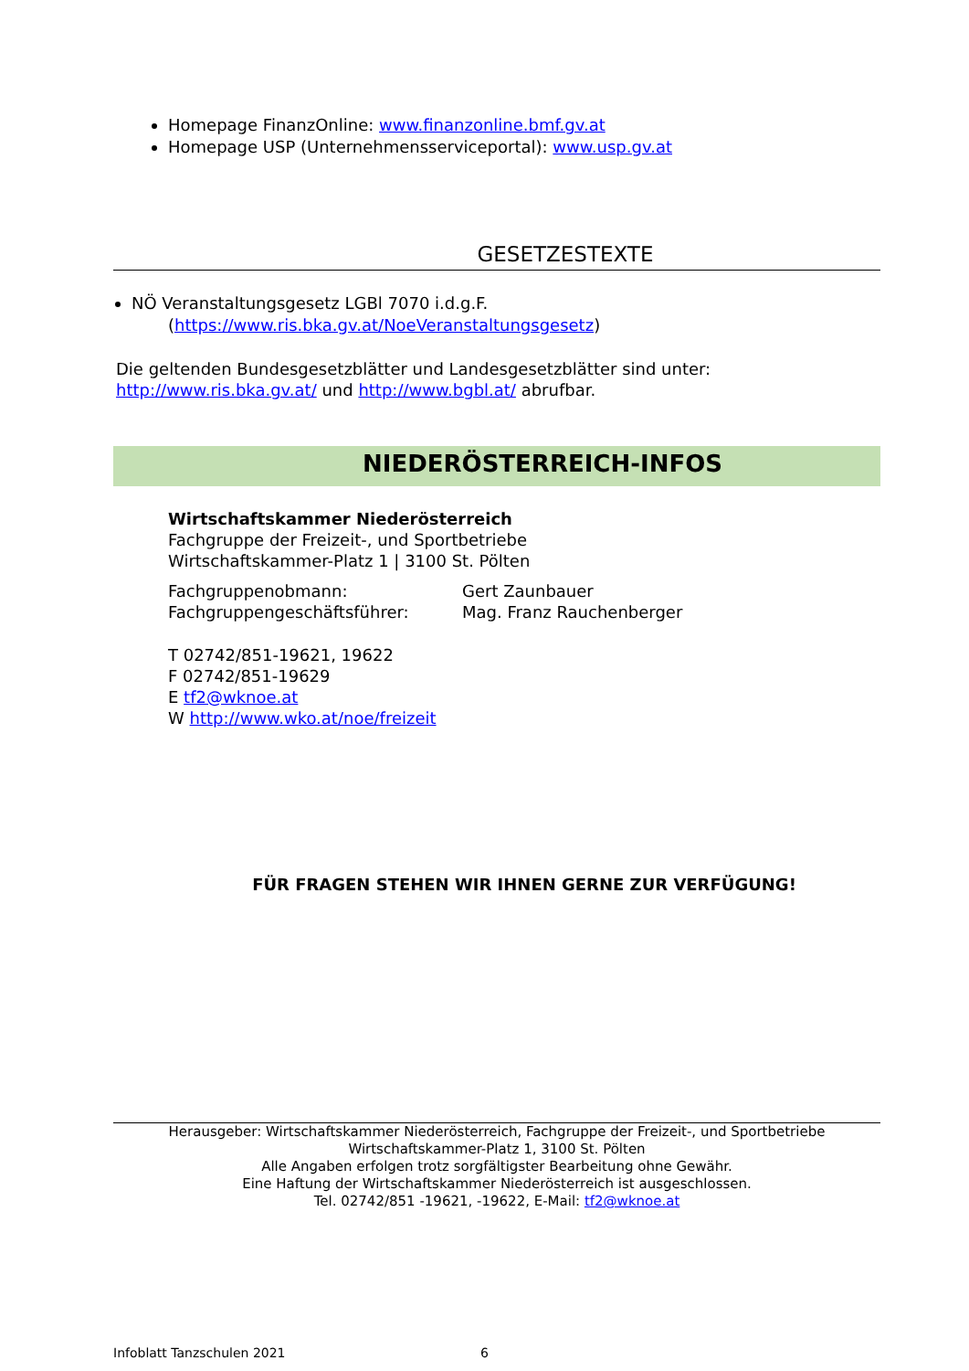Homepage FinanzOnline: www.finanzonline.bmf.gv.at
Homepage USP (Unternehmensserviceportal): www.usp.gv.at
GESETZESTEXTE
NÖ Veranstaltungsgesetz LGBl 7070 i.d.g.F.
(https://www.ris.bka.gv.at/NoeVeranstaltungsgesetz)
Die geltenden Bundesgesetzblätter und Landesgesetzblätter sind unter:
http://www.ris.bka.gv.at/ und http://www.bgbl.at/ abrufbar.
NIEDERÖSTERREICH-INFOS
Wirtschaftskammer Niederösterreich
Fachgruppe der Freizeit-, und Sportbetriebe
Wirtschaftskammer-Platz 1 | 3100 St. Pölten
Fachgruppenobmann:
Gert Zaunbauer
Fachgruppengeschäftsführer:
Mag. Franz Rauchenberger
T 02742/851-19621, 19622
F 02742/851-19629
E tf2@wknoe.at
W http://www.wko.at/noe/freizeit
FÜR FRAGEN STEHEN WIR IHNEN GERNE ZUR VERFÜGUNG!
Herausgeber: Wirtschaftskammer Niederösterreich, Fachgruppe der Freizeit-, und Sportbetriebe
Wirtschaftskammer-Platz 1, 3100 St. Pölten
Alle Angaben erfolgen trotz sorgfältigster Bearbeitung ohne Gewähr.
Eine Haftung der Wirtschaftskammer Niederösterreich ist ausgeschlossen.
Tel. 02742/851 -19621, -19622, E-Mail: tf2@wknoe.at
Infoblatt Tanzschulen 2021 6